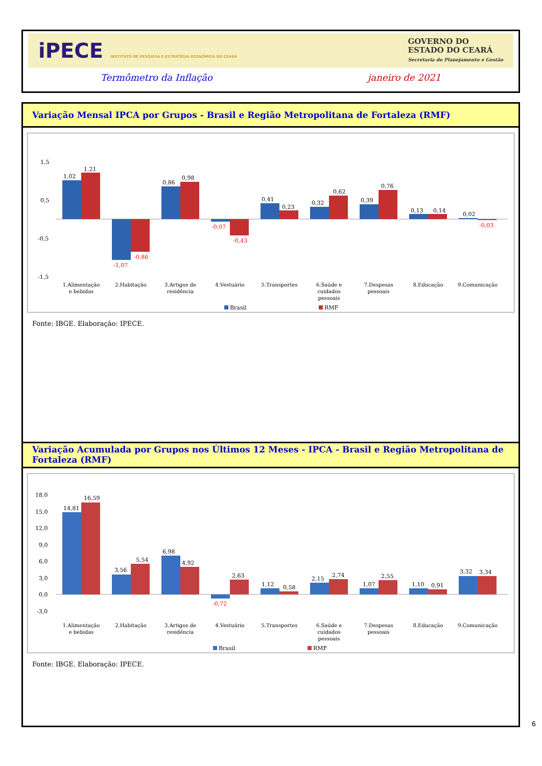iPECE INSTITUTO DE PESQUISA E ESTRATÉGIA ECONÔMICA DO CEARÁ
GOVERNO DO
ESTADO DO CEARÁ
Secretaria do Planejamento e Gestão
Termômetro da Inflação janeiro de 2021
Variação Mensal IPCA por Grupos - Brasil e Região Metropolitana de Fortaleza (RMF)
1,5
0,5
-0,5
-1,5
1,02
1,21
-1,07
-0,86
0,86
0,98
-0,07
-0,43
0,41
0,23
0,32
0,62
0,39
0,76
0,13
0,14
0,02
-0,03
1.Alimentação
e bebidas
2.Habitação
3.Artigos de
residência
4.Vestuário
5.Transportes
6.Saúde e
cuidados
pessoais
7.Despesas
pessoais
8.Educação
9.Comunicação
Brasil
RMF
Fonte: IBGE. Elaboração: IPECE.
Variação Acumulada por Grupos nos Últimos 12 Meses - IPCA - Brasil e Região Metropolitana de Fortaleza (RMF)
18,0
15,0
12,0
9,0
6,0
3,0
0,0
-3,0
14,81
16,59
3,56
5,54
6,98
4,92
-0,72
2,63
1,12
0,58
2,15
2,74
1,07
2,55
1,10
0,91
3,32
3,34
1.Alimentação
e bebidas
2.Habitação
3.Artigos de
residência
4.Vestuário
5.Transportes
6.Saúde e
cuidados
pessoais
7.Despesas
pessoais
8.Educação
9.Comunicação
Brasil
RMF
Fonte: IBGE. Elaboração: IPECE.
6